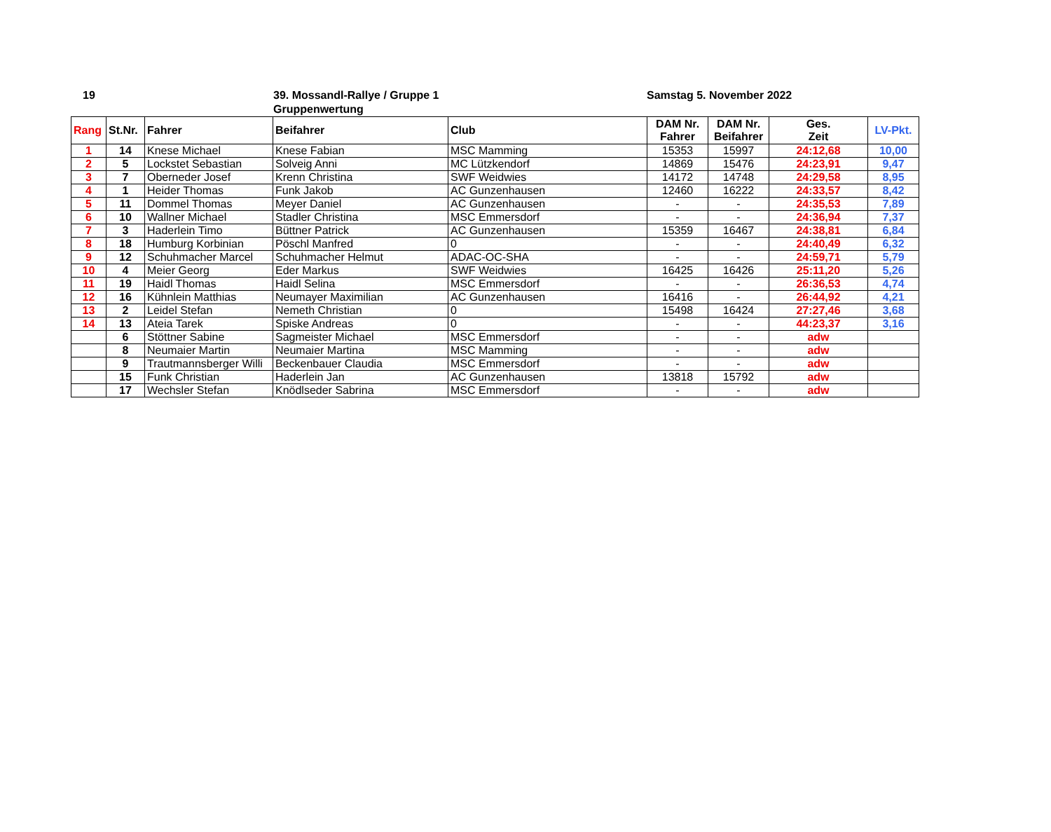19 39. Mossandl-Rallye / Gruppe 1
Gruppenwertung
Samstag 5. November 2022
| Rang | St.Nr. | Fahrer | Beifahrer | Club | DAM Nr. Fahrer | DAM Nr. Beifahrer | Ges. Zeit | LV-Pkt. |
| --- | --- | --- | --- | --- | --- | --- | --- | --- |
| 1 | 14 | Knese Michael | Knese Fabian | MSC Mamming | 15353 | 15997 | 24:12,68 | 10,00 |
| 2 | 5 | Lockstet Sebastian | Solveig Anni | MC Lützkendorf | 14869 | 15476 | 24:23,91 | 9,47 |
| 3 | 7 | Oberneder Josef | Krenn Christina | SWF Weidwies | 14172 | 14748 | 24:29,58 | 8,95 |
| 4 | 1 | Heider Thomas | Funk Jakob | AC Gunzenhausen | 12460 | 16222 | 24:33,57 | 8,42 |
| 5 | 11 | Dommel Thomas | Meyer Daniel | AC Gunzenhausen | - | - | 24:35,53 | 7,89 |
| 6 | 10 | Wallner Michael | Stadler Christina | MSC Emmersdorf | - | - | 24:36,94 | 7,37 |
| 7 | 3 | Haderlein Timo | Büttner Patrick | AC Gunzenhausen | 15359 | 16467 | 24:38,81 | 6,84 |
| 8 | 18 | Humburg Korbinian | Pöschl Manfred | 0 | - | - | 24:40,49 | 6,32 |
| 9 | 12 | Schuhmacher Marcel | Schuhmacher Helmut | ADAC-OC-SHA | - | - | 24:59,71 | 5,79 |
| 10 | 4 | Meier Georg | Eder Markus | SWF Weidwies | 16425 | 16426 | 25:11,20 | 5,26 |
| 11 | 19 | Haidl Thomas | Haidl Selina | MSC Emmersdorf | - | - | 26:36,53 | 4,74 |
| 12 | 16 | Kühnlein Matthias | Neumayer Maximilian | AC Gunzenhausen | 16416 | - | 26:44,92 | 4,21 |
| 13 | 2 | Leidel Stefan | Nemeth Christian | 0 | 15498 | 16424 | 27:27,46 | 3,68 |
| 14 | 13 | Ateia Tarek | Spiske Andreas | 0 | - | - | 44:23,37 | 3,16 |
| | 6 | Stöttner Sabine | Sagmeister Michael | MSC Emmersdorf | - | - | adw | |
| | 8 | Neumaier Martin | Neumaier Martina | MSC Mamming | - | - | adw | |
| | 9 | Trautmannsberger Willi | Beckenbauer Claudia | MSC Emmersdorf | - | - | adw | |
| | 15 | Funk Christian | Haderlein Jan | AC Gunzenhausen | 13818 | 15792 | adw | |
| | 17 | Wechsler Stefan | Knödlseder Sabrina | MSC Emmersdorf | - | - | adw | |